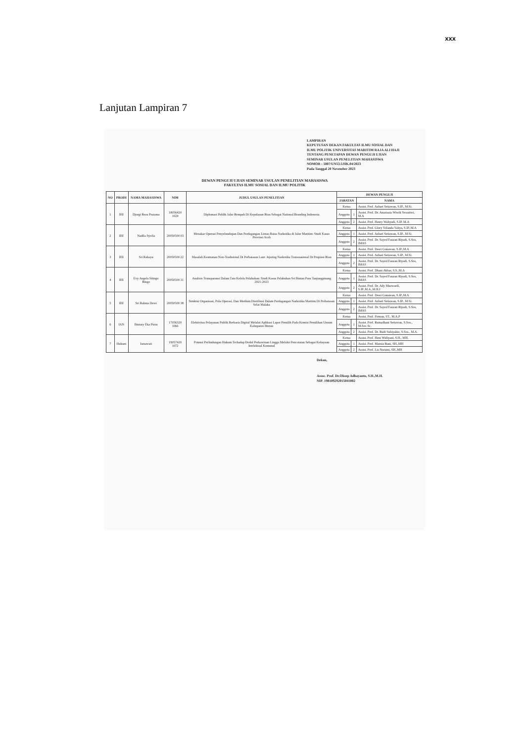xxx
Lanjutan Lampiran 7
LAMPIRAN
KEPUTUSAN DEKAN FAKULTAS ILMU SOSIAL DAN
ILMU POLITIK UNIVERSITAS MARITIM RAJA ALI HAJI
TENTANG PENETAPAN DEWAN PENGUJI UJIAN
SEMINAR USULAN PENELITIAN MAHASISWA
NOMOR : 5807/UN53.5/HK.04/2023
Pada Tanggal 20 November 2023
DEWAN PENGUJI UJIAN SEMINAR USULAN PENELITIAN MAHASISWA
FAKULTAS ILMU SOSIAL DAN ILMU POLITIK
| NO | PRODI | NAMA MAHASISWA | NIM | JUDUL USULAN PENELITIAN | DEWAN PENGUJI | | |
| --- | --- | --- | --- | --- | --- | --- | --- |
| | | | | | JABATAN | | NAMA |
| 1 | IHI | Djorgi Reza Pratama | 18056420 1024 | Diplomasi Publik Jalur Rempah Di Kepulauan Riau Sebagai National Branding Indonesia | Ketua | | Assist. Prof. Azhari Setiawan, S.IP., M.Si. |
| | | | | | Anggota | 1 | Assist. Prof. Dr. Anastasia Wiwik Swastiwi, M.A |
| | | | | | Anggota | 2 | Assist. Prof. Henry Wahyudi, S.IP. M.A |
| 2 | IHI | Nadila Syofia | 20050500 03 | Menakar Operasi Penyelundupan Dan Perdagangan Lintas-Batas Narkotika di Jalur Maritim: Studi Kasus Provinsi Aceh | Ketua | | Assist. Prof. Glory Yolanda Yahya, S.IP.,M.A |
| | | | | | Anggota | 1 | Assist. Prof. Azhari Setiawan, S.IP., M.Si. |
| | | | | | Anggota | 2 | Assist. Prof. Dr. Sayed Fauzan Riyadi, S.Sos, IMAS |
| 3 | IHI | Sri Rahayu | 20050500 22 | Masalah Keamanan Non-Tradisional Di Perbatasan Laut: Jejaring Narkotika Transnasional Di Propinsi Riau | Ketua | | Assist. Prof. Desri Gunawan, S.IP.,M.A |
| | | | | | Anggota | 1 | Assist. Prof. Azhari Setiawan, S.IP., M.Si. |
| | | | | | Anggota | 2 | Assist. Prof. Dr. Sayed Fauzan Riyadi, S.Sos, IMAS |
| 4 | IHI | Evy Angela Sitingo Ringo | 20050500 31 | Analisis Transparansi Dalam Tata Kelola Pelabuhan: Studi Kasus Pelabuhan Sri Bintan Pura Tanjungpinang 2021-2023 | Ketua | | Assist. Prof. Dhani Akbar, S.S.,M.A |
| | | | | | Anggota | 1 | Assist. Prof. Dr. Sayed Fauzan Riyadi, S.Sos, IMAS |
| | | | | | Anggota | 2 | Assist. Prof. Dr. Ady Muzwardi, S.IP.,M.A.,M.H.I |
| 5 | IHI | Sri Rahma Dewi | 20050500 38 | Struktur Organisasi, Pola Operasi, Dan Medium Distribusi Dalam Perdagangan Narkotika Maritim Di Perbatasan Selat Malaka | Ketua | | Assist. Prof. Desri Gunawan, S.IP.,M.A |
| | | | | | Anggota | 1 | Assist. Prof. Azhari Setiawan, S.IP., M.Si. |
| | | | | | Anggota | 2 | Assist. Prof. Dr. Sayed Fauzan Riyadi, S.Sos, IMAS |
| 6 | IAN | Bintary Eka Putra | 17056320 1066 | Efektivitas Pelayanan Publik Berbasis Digital Melalui Aplikasi Lapor Pemilih Pada Komisi Pemilihan Umum Kabupaten Bintan | Ketua | | Assist. Prof. Firman, ST., M.A.P |
| | | | | | Anggota | 1 | Assist. Prof. Ramadhani Setiawan, S.Sos., M.Soc.Sc. |
| | | | | | Anggota | 2 | Assist. Prof. Dr. Rudi Subiyakto, S.Sos., M.A. |
| 7 | Hukum | Ismawati | 19057420 1072 | Potensi Perlindungan Hukum Terhadap Dodol Perkawinan Lingga Melalui Pencatatan Sebagai Kekayaan Intelektual Komunal | Ketua | | Assist. Prof. Heni Widiyani, S.H., MH. |
| | | | | | Anggota | 1 | Assist. Prof. Marnia Rani, SH.,MH |
| | | | | | Anggota | 2 | Assist. Prof. Lia Nuraini, SH.,MH |
Dekan,
Assoc. Prof. Dr.Oksep Adhayanto, S.H.,M.H.
NIP. 198109292015041002